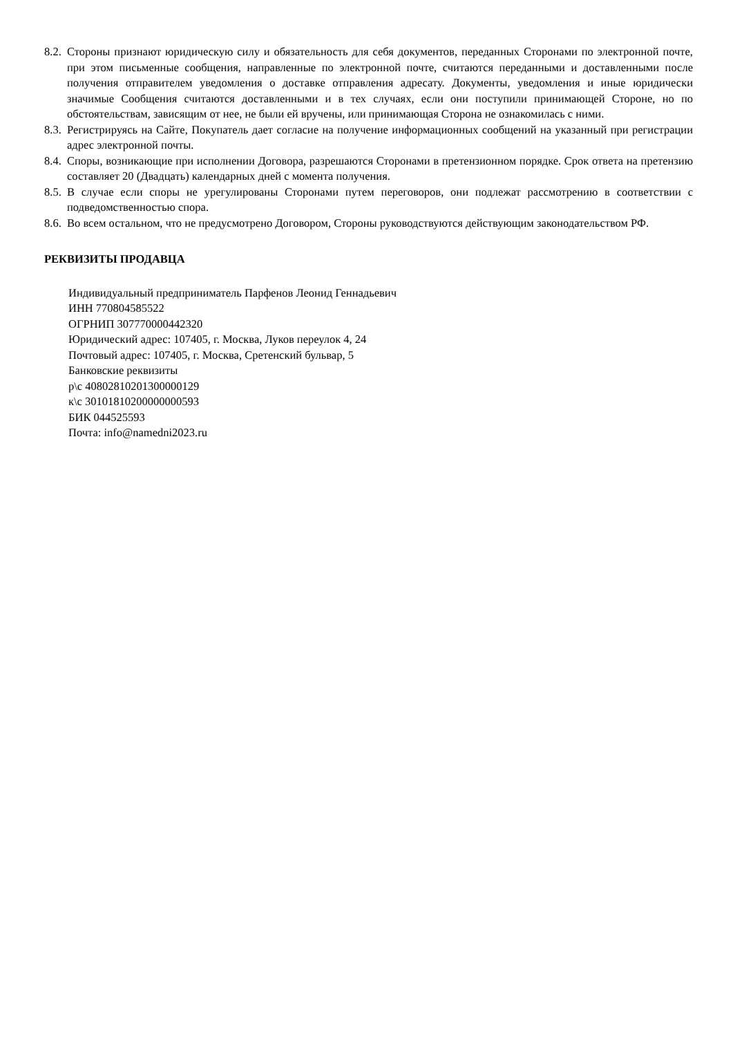8.2. Стороны признают юридическую силу и обязательность для себя документов, переданных Сторонами по электронной почте, при этом письменные сообщения, направленные по электронной почте, считаются переданными и доставленными после получения отправителем уведомления о доставке отправления адресату. Документы, уведомления и иные юридически значимые Сообщения считаются доставленными и в тех случаях, если они поступили принимающей Стороне, но по обстоятельствам, зависящим от нее, не были ей вручены, или принимающая Сторона не ознакомилась с ними.
8.3. Регистрируясь на Сайте, Покупатель дает согласие на получение информационных сообщений на указанный при регистрации адрес электронной почты.
8.4. Споры, возникающие при исполнении Договора, разрешаются Сторонами в претензионном порядке. Срок ответа на претензию составляет 20 (Двадцать) календарных дней с момента получения.
8.5. В случае если споры не урегулированы Сторонами путем переговоров, они подлежат рассмотрению в соответствии с подведомственностью спора.
8.6. Во всем остальном, что не предусмотрено Договором, Стороны руководствуются действующим законодательством РФ.
РЕКВИЗИТЫ ПРОДАВЦА
Индивидуальный предприниматель Парфенов Леонид Геннадьевич
ИНН 770804585522
ОГРНИП 307770000442320
Юридический адрес: 107405, г. Москва, Луков переулок 4, 24
Почтовый адрес: 107405, г. Москва, Сретенский бульвар, 5
Банковские реквизиты
р\с 40802810201300000129
к\с 30101810200000000593
БИК 044525593
Почта: info@namedni2023.ru